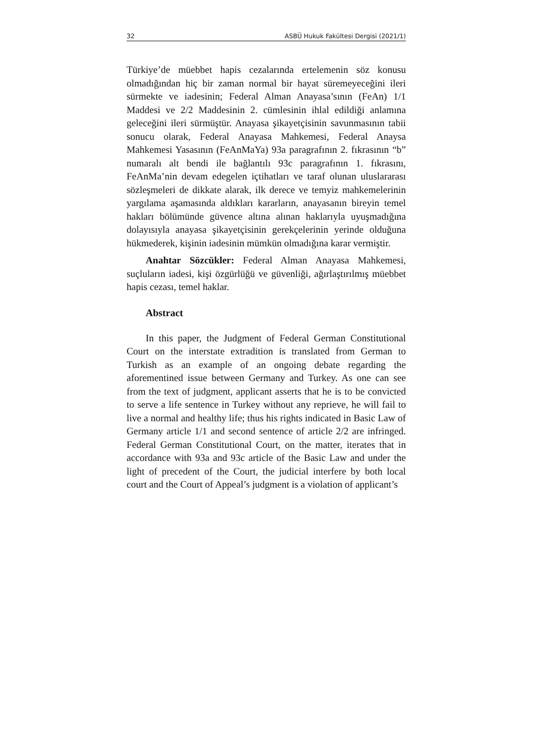32 ASBÜ Hukuk Fakültesi Dergisi (2021/1)
Türkiye’de müebbet hapis cezalarında ertelemenin söz konusu olmadığından hiç bir zaman normal bir hayat süremeyeceğini ileri sürmekte ve iadesinin; Federal Alman Anayasa’sının (FeAn) 1/1 Maddesi ve 2/2 Maddesinin 2. cümlesinin ihlal edildiği anlamına geleceğini ileri sürmüştür. Anayasa şikayetçisinin savunmasının tabii sonucu olarak, Federal Anayasa Mahkemesi, Federal Anaysa Mahkemesi Yasasının (FeAnMaYa) 93a paragrafının 2. fıkrasının “b” numaralı alt bendi ile bağlantılı 93c paragrafının 1. fıkrasını, FeAnMa’nin devam edegelen içtihatları ve taraf olunan uluslararası sözleşmeleri de dikkate alarak, ilk derece ve temyiz mahkemelerinin yargılama aşamasında aldıkları kararların, anayasanın bireyin temel hakları bölümünde güvence altına alınan haklarıyla uyuşmadığına dolayısıyla anayasa şikayetçisinin gerekçelerinin yerinde olduğuna hükmederek, kişinin iadesinin mümkün olmadığına karar vermiştir.
Anahtar Sözcükler: Federal Alman Anayasa Mahkemesi, suçluların iadesi, kişi özgürlüğü ve güvenliği, ağırlaştırılmış müebbet hapis cezası, temel haklar.
Abstract
In this paper, the Judgment of Federal German Constitutional Court on the interstate extradition is translated from German to Turkish as an example of an ongoing debate regarding the aforementined issue between Germany and Turkey. As one can see from the text of judgment, applicant asserts that he is to be convicted to serve a life sentence in Turkey without any reprieve, he will fail to live a normal and healthy life; thus his rights indicated in Basic Law of Germany article 1/1 and second sentence of article 2/2 are infringed. Federal German Constitutional Court, on the matter, iterates that in accordance with 93a and 93c article of the Basic Law and under the light of precedent of the Court, the judicial interfere by both local court and the Court of Appeal’s judgment is a violation of applicant’s